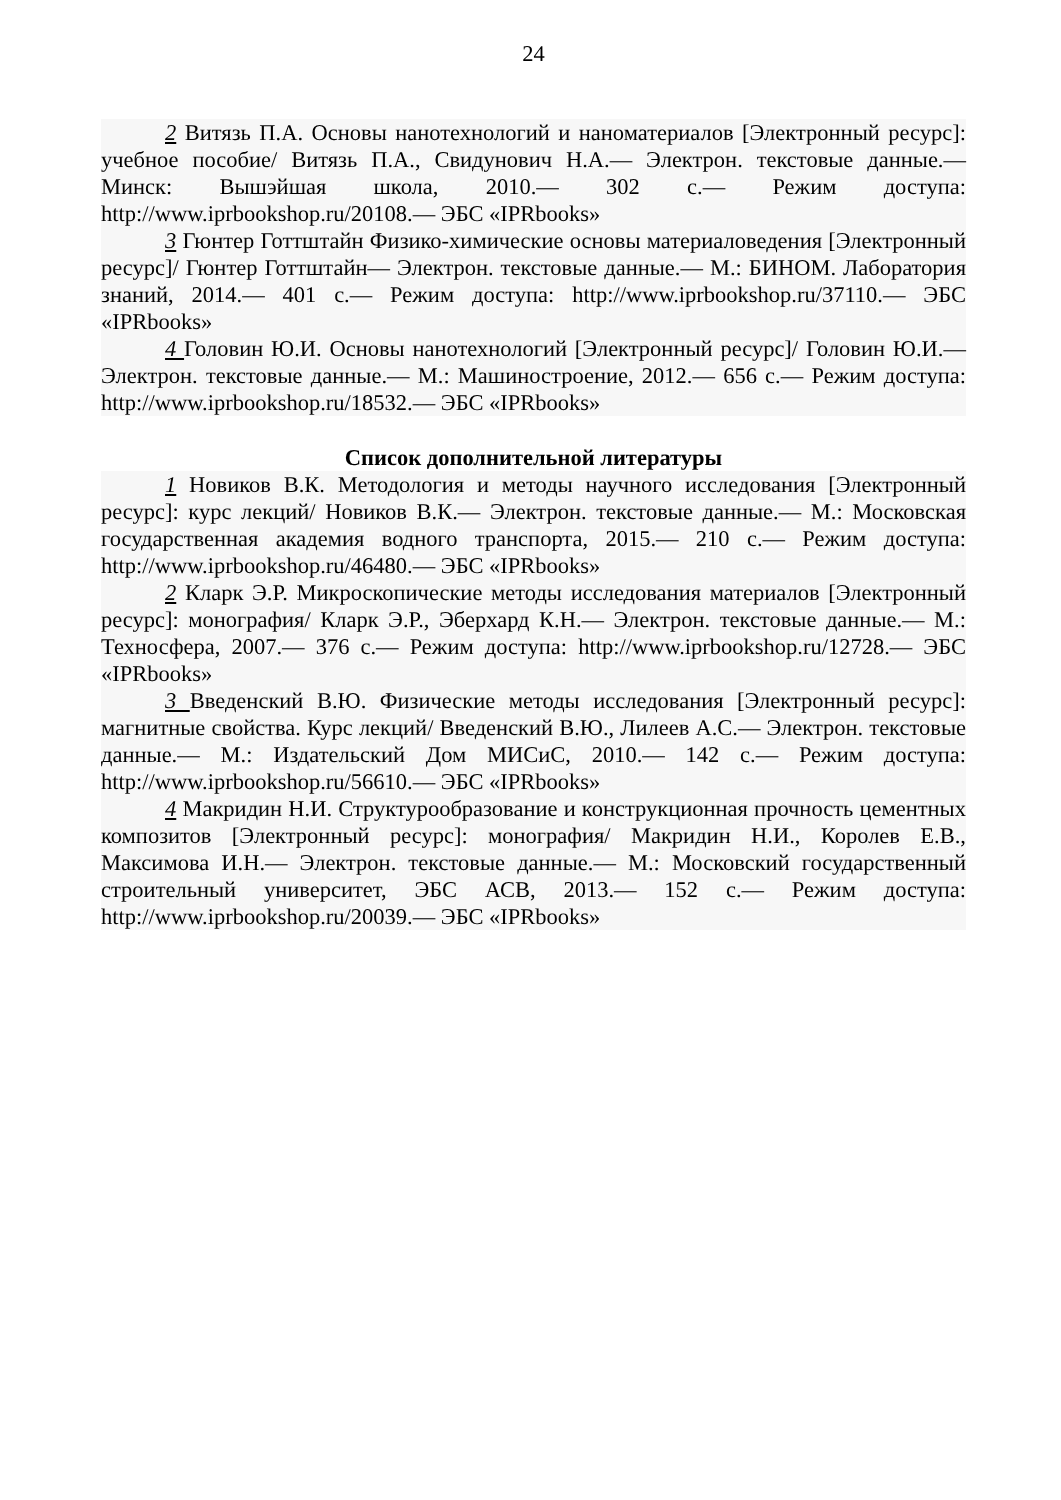24
2 Витязь П.А. Основы нанотехнологий и наноматериалов [Электронный ресурс]: учебное пособие/ Витязь П.А., Свидунович Н.А.— Электрон. текстовые данные.— Минск: Вышэйшая школа, 2010.— 302 с.— Режим доступа: http://www.iprbookshop.ru/20108.— ЭБС «IPRbooks»
3 Гюнтер Готтштайн Физико-химические основы материаловедения [Электронный ресурс]/ Гюнтер Готтштайн— Электрон. текстовые данные.— М.: БИНОМ. Лаборатория знаний, 2014.— 401 с.— Режим доступа: http://www.iprbookshop.ru/37110.— ЭБС «IPRbooks»
4 Головин Ю.И. Основы нанотехнологий [Электронный ресурс]/ Головин Ю.И.— Электрон. текстовые данные.— М.: Машиностроение, 2012.— 656 с.— Режим доступа: http://www.iprbookshop.ru/18532.— ЭБС «IPRbooks»
Список дополнительной литературы
1 Новиков В.К. Методология и методы научного исследования [Электронный ресурс]: курс лекций/ Новиков В.К.— Электрон. текстовые данные.— М.: Московская государственная академия водного транспорта, 2015.— 210 с.— Режим доступа: http://www.iprbookshop.ru/46480.— ЭБС «IPRbooks»
2 Кларк Э.Р. Микроскопические методы исследования материалов [Электронный ресурс]: монография/ Кларк Э.Р., Эберхард К.Н.— Электрон. текстовые данные.— М.: Техносфера, 2007.— 376 с.— Режим доступа: http://www.iprbookshop.ru/12728.— ЭБС «IPRbooks»
3 Введенский В.Ю. Физические методы исследования [Электронный ресурс]: магнитные свойства. Курс лекций/ Введенский В.Ю., Лилеев А.С.— Электрон. текстовые данные.— М.: Издательский Дом МИСиС, 2010.— 142 с.— Режим доступа: http://www.iprbookshop.ru/56610.— ЭБС «IPRbooks»
4 Макридин Н.И. Структурообразование и конструкционная прочность цементных композитов [Электронный ресурс]: монография/ Макридин Н.И., Королев Е.В., Максимова И.Н.— Электрон. текстовые данные.— М.: Московский государственный строительный университет, ЭБС АСВ, 2013.— 152 с.— Режим доступа: http://www.iprbookshop.ru/20039.— ЭБС «IPRbooks»